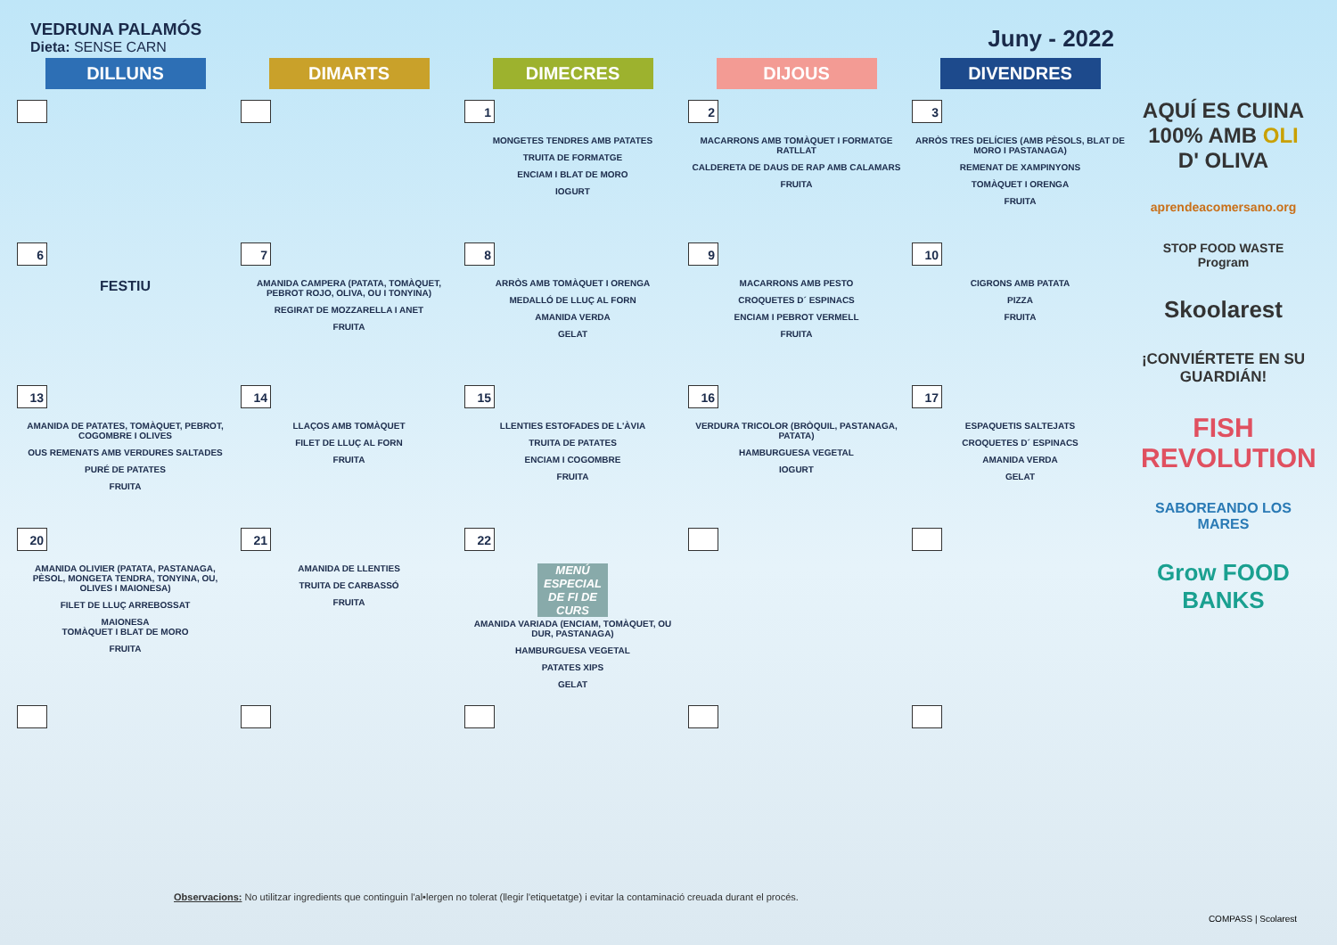VEDRUNA PALAMÓS
Dieta: SENSE CARN
Juny - 2022
| DILLUNS | DIMARTS | DIMECRES | DIJOUS | DIVENDRES |
| --- | --- | --- | --- | --- |
| | | 1 MONGETES TENDRES AMB PATATES TRUITA DE FORMATGE ENCIAM I BLAT DE MORO IOGURT | 2 MACARRONS AMB TOMÀQUET I FORMATGE RATLLAT CALDERETA DE DAUS DE RAP AMB CALAMARS FRUITA | 3 ARRÒS TRES DELÍCIES (AMB PÈSOLS, BLAT DE MORO I PASTANAGA) REMENAT DE XAMPINYONS TOMÀQUET I ORENGA FRUITA |
| 6 FESTIU | 7 AMANIDA CAMPERA (PATATA, TOMÀQUET, PEBROT ROJO, OLIVA, OU I TONYINA) REGIRAT DE MOZZARELLA I ANET FRUITA | 8 ARRÒS AMB TOMÀQUET I ORENGA MEDALLÓ DE LLUÇ AL FORN AMANIDA VERDA GELAT | 9 MACARRONS AMB PESTO CROQUETES D´ ESPINACS ENCIAM I PEBROT VERMELL FRUITA | 10 CIGRONS AMB PATATA PIZZA FRUITA |
| 13 AMANIDA DE PATATES, TOMÀQUET, PEBROT, COGOMBRE I OLIVES OUS REMENATS AMB VERDURES SALTADES PURÉ DE PATATES FRUITA | 14 LLAÇOS AMB TOMÀQUET FILET DE LLUÇ AL FORN FRUITA | 15 LLENTIES ESTOFADES DE L'ÀVIA TRUITA DE PATATES ENCIAM I COGOMBRE FRUITA | 16 VERDURA TRICOLOR (BRÒQUIL, PASTANAGA, PATATA) HAMBURGUESA VEGETAL IOGURT | 17 ESPAQUETIS SALTEJATS CROQUETES D´ ESPINACS AMANIDA VERDA GELAT |
| 20 AMANIDA OLIVIER (PATATA, PASTANAGA, PÈSOL, MONGETA TENDRA, TONYINA, OU, OLIVES I MAIONESA) FILET DE LLUÇ ARREBOSSAT MAIONESA TOMÀQUET I BLAT DE MORO FRUITA | 21 AMANIDA DE LLENTIES TRUITA DE CARBASSÓ FRUITA | 22 MENÚ ESPECIAL DE FI DE CURS AMANIDA VARIADA (ENCIAM, TOMÀQUET, OU DUR, PASTANAGA) HAMBURGUESA VEGETAL PATATES XIPS GELAT | | |
AQUÍ ES CUINA 100% AMB OLI D' OLIVA
aprendeacomersano.org
STOP FOOD WASTE Program
Skoolarest
¡CONVIÉRTETE EN SU GUARDIÁN!
FISH REVOLUTION
SABOREANDO LOS MARES
Grow FOOD BANKS
Observacions: No utilitzar ingredients que continguin l'al•lergen no tolerat (llegir l'etiquetatge) i evitar la contaminació creuada durant el procés.
COMPASS | Scolarest